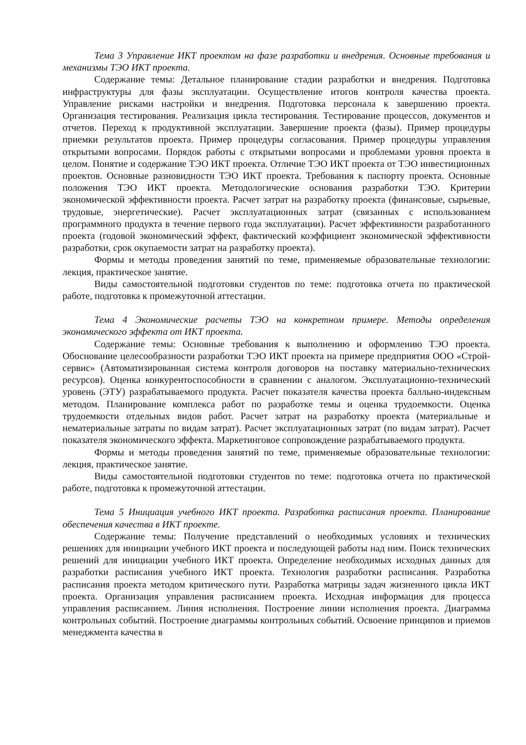Тема 3 Управление ИКТ проектом на фазе разработки и внедрения. Основные требования и механизмы ТЭО ИКТ проекта.
Содержание темы: Детальное планирование стадии разработки и внедрения. Подготовка инфраструктуры для фазы эксплуатации. Осуществление итогов контроля качества проекта. Управление рисками настройки и внедрения. Подготовка персонала к завершению проекта. Организация тестирования. Реализация цикла тестирования. Тестирование процессов, документов и отчетов. Переход к продуктивной эксплуатации. Завершение проекта (фазы). Пример процедуры приемки результатов проекта. Пример процедуры согласования. Пример процедуры управления открытыми вопросами. Порядок работы с открытыми вопросами и проблемами уровня проекта в целом. Понятие и содержание ТЭО ИКТ проекта. Отличие ТЭО ИКТ проекта от ТЭО инвестиционных проектов. Основные разновидности ТЭО ИКТ проекта. Требования к паспорту проекта. Основные положения ТЭО ИКТ проекта. Методологические основания разработки ТЭО. Критерии экономической эффективности проекта. Расчет затрат на разработку проекта (финансовые, сырьевые, трудовые, энергетические). Расчет эксплуатационных затрат (связанных с использованием программного продукта в течение первого года эксплуатации). Расчет эффективности разработанного проекта (годовой экономический эффект, фактический коэффициент экономической эффективности разработки, срок окупаемости затрат на разработку проекта).
Формы и методы проведения занятий по теме, применяемые образовательные технологии: лекция, практическое занятие.
Виды самостоятельной подготовки студентов по теме: подготовка отчета по практической работе, подготовка к промежуточной аттестации.
Тема 4 Экономические расчеты ТЭО на конкретном примере. Методы определения экономического эффекта от ИКТ проекта.
Содержание темы: Основные требования к выполнению и оформлению ТЭО проекта. Обоснование целесообразности разработки ТЭО ИКТ проекта на примере предприятия ООО «Строй-сервис» (Автоматизированная система контроля договоров на поставку материально-технических ресурсов). Оценка конкурентоспособности в сравнении с аналогом. Эксплуатационно-технический уровень (ЭТУ) разрабатываемого продукта. Расчет показателя качества проекта балльно-индексным методом. Планирование комплекса работ по разработке темы и оценка трудоемкости. Оценка трудоемкости отдельных видов работ. Расчет затрат на разработку проекта (материальные и нематериальные затраты по видам затрат). Расчет эксплуатационных затрат (по видам затрат). Расчет показателя экономического эффекта. Маркетинговое сопровождение разрабатываемого продукта.
Формы и методы проведения занятий по теме, применяемые образовательные технологии: лекция, практическое занятие.
Виды самостоятельной подготовки студентов по теме: подготовка отчета по практической работе, подготовка к промежуточной аттестации.
Тема 5 Инициация учебного ИКТ проекта. Разработка расписания проекта. Планирование обеспечения качества в ИКТ проекте.
Содержание темы: Получение представлений о необходимых условиях и технических решениях для инициации учебного ИКТ проекта и последующей работы над ним. Поиск технических решений для инициации учебного ИКТ проекта. Определение необходимых исходных данных для разработки расписания учебного ИКТ проекта. Технология разработки расписания. Разработка расписания проекта методом критического пути. Разработка матрицы задач жизненного цикла ИКТ проекта. Организация управления расписанием проекта. Исходная информация для процесса управления расписанием. Линия исполнения. Построение линии исполнения проекта. Диаграмма контрольных событий. Построение диаграммы контрольных событий. Освоение принципов и приемов менеджмента качества в